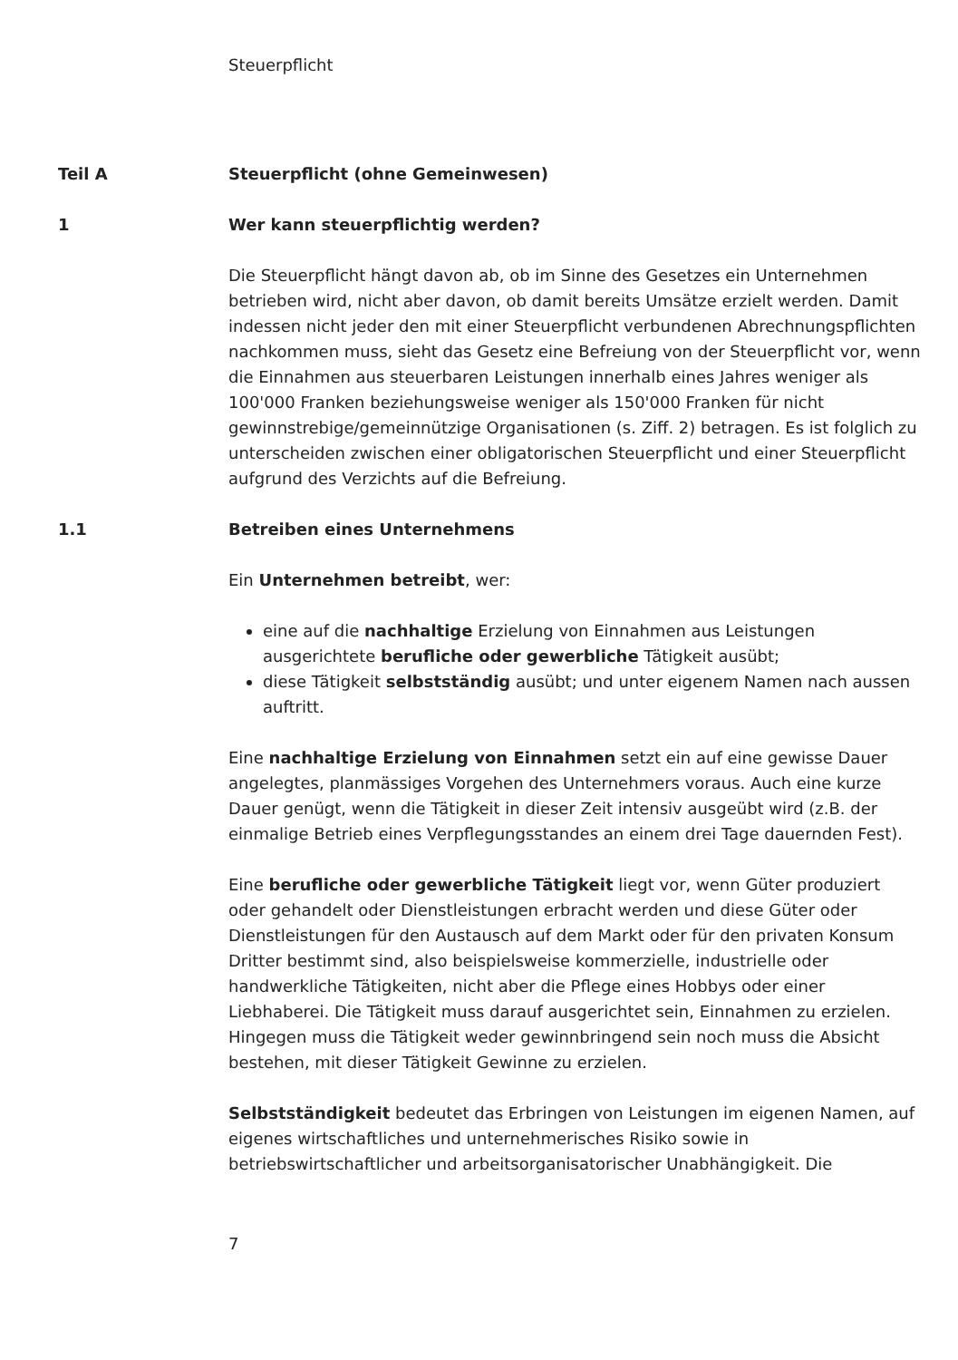Steuerpflicht
Teil A Steuerpflicht (ohne Gemeinwesen)
1 Wer kann steuerpflichtig werden?
Die Steuerpflicht hängt davon ab, ob im Sinne des Gesetzes ein Unternehmen betrieben wird, nicht aber davon, ob damit bereits Umsätze erzielt werden. Damit indessen nicht jeder den mit einer Steuerpflicht verbundenen Abrechnungspflichten nachkommen muss, sieht das Gesetz eine Befreiung von der Steuerpflicht vor, wenn die Einnahmen aus steuerbaren Leistungen innerhalb eines Jahres weniger als 100'000 Franken beziehungsweise weniger als 150'000 Franken für nicht gewinnstrebige/gemeinnützige Organisationen (s. Ziff. 2) betragen. Es ist folglich zu unterscheiden zwischen einer obligatorischen Steuerpflicht und einer Steuerpflicht aufgrund des Verzichts auf die Befreiung.
1.1 Betreiben eines Unternehmens
Ein Unternehmen betreibt, wer:
eine auf die nachhaltige Erzielung von Einnahmen aus Leistungen ausgerichtete berufliche oder gewerbliche Tätigkeit ausübt;
diese Tätigkeit selbstständig ausübt; und unter eigenem Namen nach aussen auftritt.
Eine nachhaltige Erzielung von Einnahmen setzt ein auf eine gewisse Dauer angelegtes, planmässiges Vorgehen des Unternehmers voraus. Auch eine kurze Dauer genügt, wenn die Tätigkeit in dieser Zeit intensiv ausgeübt wird (z.B. der einmalige Betrieb eines Verpflegungsstandes an einem drei Tage dauernden Fest).
Eine berufliche oder gewerbliche Tätigkeit liegt vor, wenn Güter produziert oder gehandelt oder Dienstleistungen erbracht werden und diese Güter oder Dienstleistungen für den Austausch auf dem Markt oder für den privaten Konsum Dritter bestimmt sind, also beispielsweise kommerzielle, industrielle oder handwerkliche Tätigkeiten, nicht aber die Pflege eines Hobbys oder einer Liebhaberei. Die Tätigkeit muss darauf ausgerichtet sein, Einnahmen zu erzielen. Hingegen muss die Tätigkeit weder gewinnbringend sein noch muss die Absicht bestehen, mit dieser Tätigkeit Gewinne zu erzielen.
Selbstständigkeit bedeutet das Erbringen von Leistungen im eigenen Namen, auf eigenes wirtschaftliches und unternehmerisches Risiko sowie in betriebswirtschaftlicher und arbeitsorganisatorischer Unabhängigkeit. Die
7